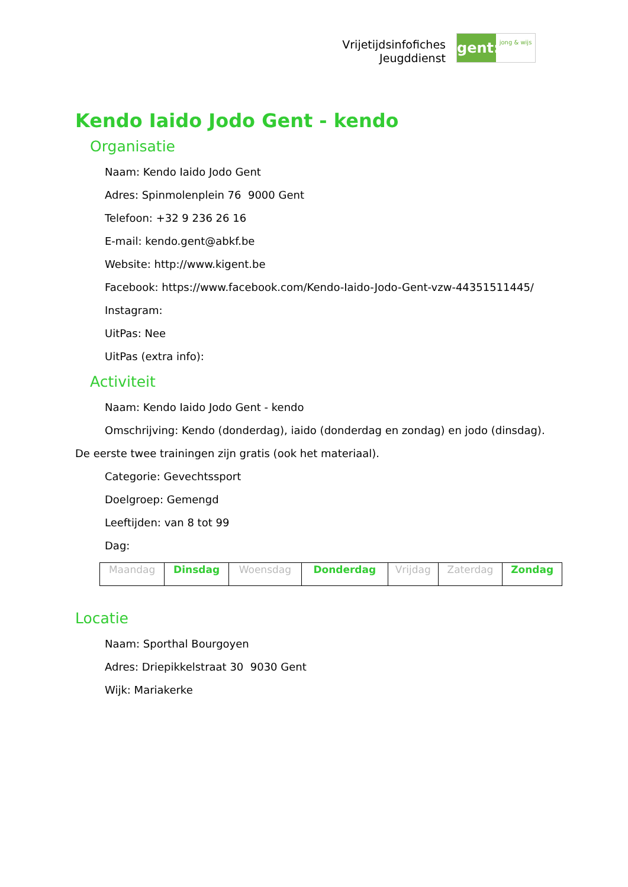Vrijetijdsinfofiches
Jeugddienst
gent:
jong & wijs
Kendo Iaido Jodo Gent - kendo
Organisatie
Naam: Kendo Iaido Jodo Gent
Adres: Spinmolenplein 76 9000 Gent
Telefoon: +32 9 236 26 16
E-mail: kendo.gent@abkf.be
Website: http://www.kigent.be
Facebook: https://www.facebook.com/Kendo-Iaido-Jodo-Gent-vzw-44351511445/
Instagram:
UitPas: Nee
UitPas (extra info):
Activiteit
Naam: Kendo Iaido Jodo Gent - kendo
Omschrijving: Kendo (donderdag), iaido (donderdag en zondag) en jodo (dinsdag).
De eerste twee trainingen zijn gratis (ook het materiaal).
Categorie: Gevechtssport
Doelgroep: Gemengd
Leeftijden: van 8 tot 99
Dag:
| Maandag | Dinsdag | Woensdag | Donderdag | Vrijdag | Zaterdag | Zondag |
Locatie
Naam: Sporthal Bourgoyen
Adres: Driepikkelstraat 30 9030 Gent
Wijk: Mariakerke